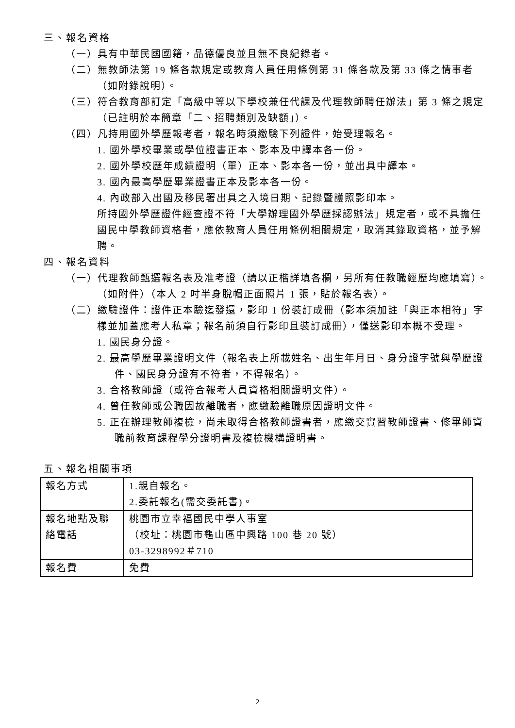三、報名資格
（一）具有中華民國國籍，品德優良並且無不良紀錄者。
（二）無教師法第 19 條各款規定或教育人員任用條例第 31 條各款及第 33 條之情事者（如附錄說明）。
（三）符合教育部訂定「高級中等以下學校兼任代課及代理教師聘任辦法」第 3 條之規定（已註明於本簡章「二、招聘類別及缺額」）。
（四）凡持用國外學歷報考者，報名時須繳驗下列證件，始受理報名。
1. 國外學校畢業或學位證書正本、影本及中譯本各一份。
2. 國外學校歷年成績證明（單）正本、影本各一份，並出具中譯本。
3. 國內最高學歷畢業證書正本及影本各一份。
4. 內政部入出國及移民署出具之入境日期、記錄暨護照影印本。
所持國外學歷證件經查證不符「大學辦理國外學歷採認辦法」規定者，或不具擔任國民中學教師資格者，應依教育人員任用條例相關規定，取消其錄取資格，並予解聘。
四、報名資料
（一）代理教師甄選報名表及准考證（請以正楷詳填各欄，另所有任教職經歷均應填寫）。（如附件）（本人 2 吋半身脫帽正面照片 1 張，貼於報名表）。
（二）繳驗證件：證件正本驗迄發還，影印 1 份裝訂成冊（影本須加註「與正本相符」字樣並加蓋應考人私章；報名前須自行影印且裝訂成冊），僅送影印本概不受理。
1. 國民身分證。
2. 最高學歷畢業證明文件（報名表上所載姓名、出生年月日、身分證字號與學歷證件、國民身分證有不符者，不得報名）。
3. 合格教師證（或符合報考人員資格相關證明文件）。
4. 曾任教師或公職因故離職者，應繳驗離職原因證明文件。
5. 正在辦理教師複檢，尚未取得合格教師證書者，應繳交實習教師證書、修畢師資職前教育課程學分證明書及複檢機構證明書。
五、報名相關事項
| 報名方式 | 1.親自報名。 2.委託報名(需交委託書)。 |
| 報名地點及聯絡電話 | 桃園市立幸福國民中學人事室 （校址：桃園市龜山區中興路 100 巷 20 號） 03-3298992＃710 |
| 報名費 | 免費 |
2